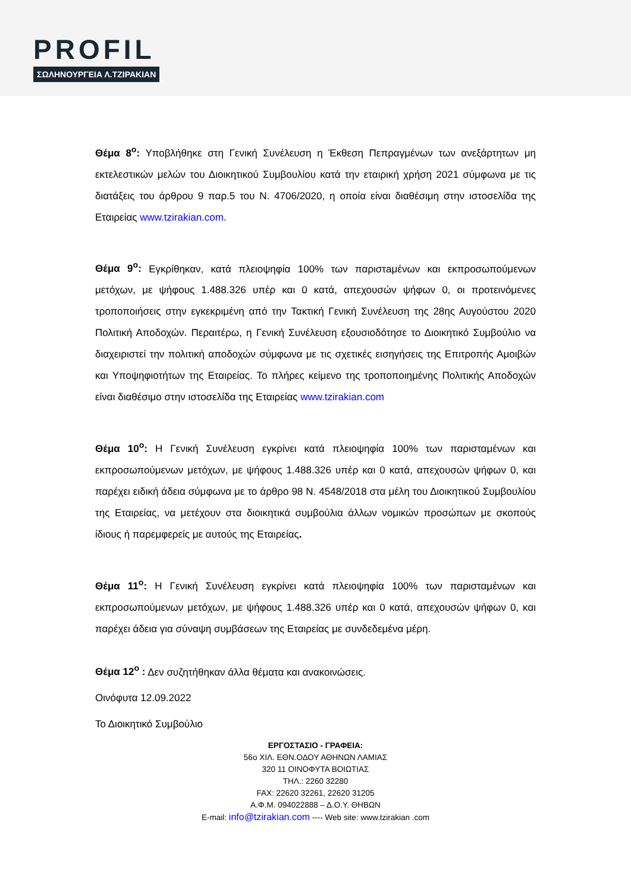PROFIL
ΣΩΛΗΝΟΥΡΓΕΙΑ Λ.ΤΖΙΡΑΚΙΑΝ
Θέμα 8<sup>ο</sup>: Υποβλήθηκε στη Γενική Συνέλευση η Έκθεση Πεπραγμένων των ανεξάρτητων μη εκτελεστικών μελών του Διοικητικού Συμβουλίου κατά την εταιρική χρήση 2021 σύμφωνα με τις διατάξεις του άρθρου 9 παρ.5 του Ν. 4706/2020, η οποία είναι διαθέσιμη στην ιστοσελίδα της Εταιρείας www.tzirakian.com.
Θέμα 9<sup>ο</sup>: Εγκρίθηκαν, κατά πλειοψηφία 100% των παριστaμένων και εκπροσωπούμενων μετόχων, με ψήφους 1.488.326 υπέρ και 0 κατά, απεχουσών ψήφων 0, οι προτεινόμενες τροποποιήσεις στην εγκεκριμένη από την Τακτική Γενική Συνέλευση της 28ης Αυγούστου 2020 Πολιτική Αποδοχών. Περαιτέρω, η Γενική Συνέλευση εξουσιοδότησε το Διοικητικό Συμβούλιο να διαχειριστεί την πολιτική αποδοχών σύμφωνα με τις σχετικές εισηγήσεις της Επιτροπής Αμοιβών και Υποψηφιοτήτων της Εταιρείας. Το πλήρες κείμενο της τροποποιημένης Πολιτικής Αποδοχών είναι διαθέσιμο στην ιστοσελίδα της Εταιρείας www.tzirakian.com
Θέμα 10<sup>ο</sup>: Η Γενική Συνέλευση εγκρίνει κατά πλειοψηφία 100% των παρισταμένων και εκπροσωπούμενων μετόχων, με ψήφους 1.488.326 υπέρ και 0 κατά, απεχουσών ψήφων 0, και παρέχει ειδική άδεια σύμφωνα με το άρθρο 98 Ν. 4548/2018 στα μέλη του Διοικητικού Συμβουλίου της Εταιρείας, να μετέχουν στα διοικητικά συμβούλια άλλων νομικών προσώπων με σκοπούς ίδιους ή παρεμφερείς με αυτούς της Εταιρείας.
Θέμα 11<sup>ο</sup>: Η Γενική Συνέλευση εγκρίνει κατά πλειοψηφία 100% των παρισταμένων και εκπροσωπούμενων μετόχων, με ψήφους 1.488.326 υπέρ και 0 κατά, απεχουσών ψήφων 0, και παρέχει άδεια για σύναψη συμβάσεων της Εταιρείας με συνδεδεμένα μέρη.
Θέμα 12<sup>ο</sup> : Δεν συζητήθηκαν άλλα θέματα και ανακοινώσεις.
Οινόφυτα 12.09.2022
Το Διοικητικό Συμβούλιο
ΕΡΓΟΣΤΑΣΙΟ - ΓΡΑΦΕΙΑ:
56ο ΧΙΛ. ΕΘΝ.ΟΔΟΥ ΑΘΗΝΩΝ ΛΑΜΙΑΣ
320 11 ΟΙΝΟΦΥΤΑ ΒΟΙΩΤΙΑΣ
ΤΗΛ.: 2260 32280
FAX: 22620 32261, 22620 31205
Α.Φ.Μ. 094022888 – Δ.Ο.Υ. ΘΗΒΩΝ
E-mail: info@tzirakian.com ---- Web site: www.tzirakian .com